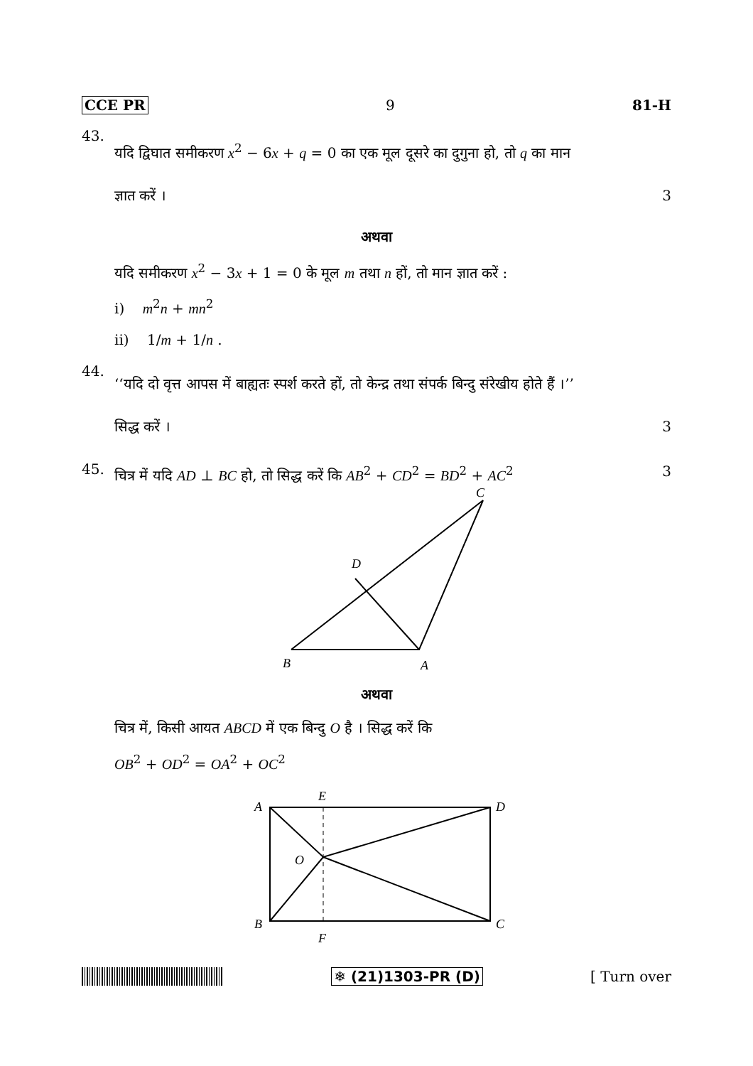CCE PR 9 81-H
43.
यदि द्विघात समीकरण x<sup>2</sup> − 6x + q = 0 का एक मूल दूसरे का दुगुना हो, तो q का मान
ज्ञात करें । 3
अथवा
यदि समीकरण x<sup>2</sup> − 3x + 1 = 0 के मूल m तथा n हों, तो मान ज्ञात करें :
i) m<sup>2</sup>n + mn<sup>2</sup>
ii) 1/m + 1/n .
44.
‘‘यदि दो वृत्त आपस में बाह्यतः स्पर्श करते हों, तो केन्द्र तथा संपर्क बिन्दु संरेखीय होते हैं ।’’
सिद्ध करें । 3
45.
चित्र में यदि AD ⊥ BC हो, तो सिद्ध करें कि AB<sup>2</sup> + CD<sup>2</sup> = BD<sup>2</sup> + AC<sup>2</sup> 3
C
D
B
A
अथवा
चित्र में, किसी आयत ABCD में एक बिन्दु O है । सिद्ध करें कि
OB<sup>2</sup> + OD<sup>2</sup> = OA<sup>2</sup> + OC<sup>2</sup>
A
E
D
O
B
F
C
❄ (21)1303-PR (D) [ Turn over